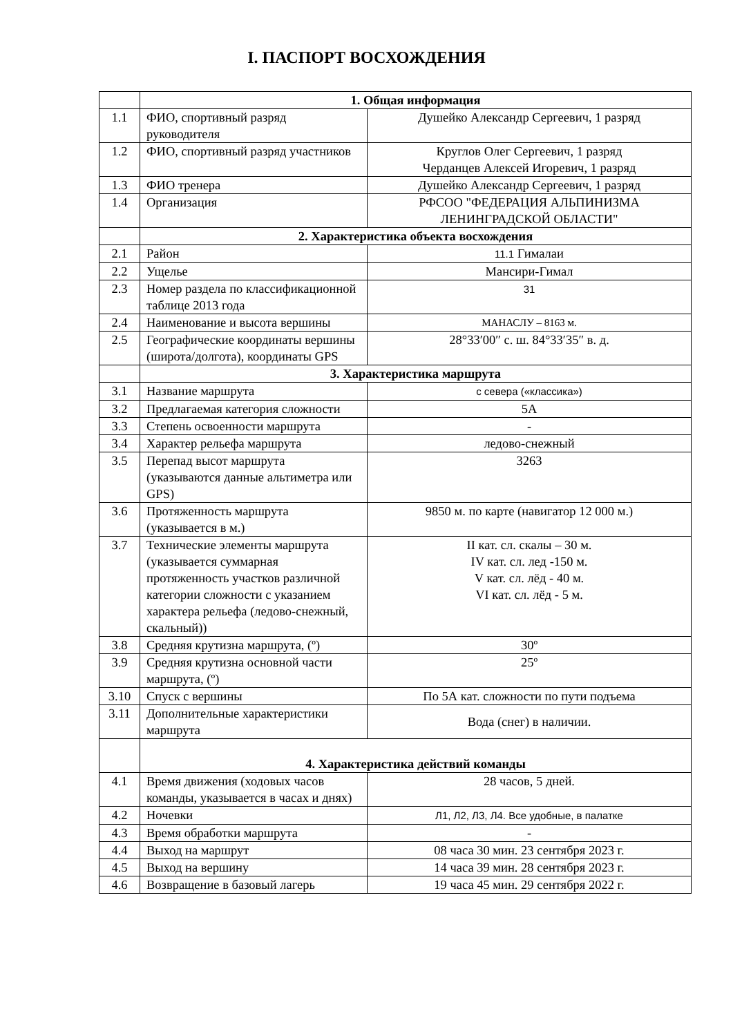I. ПАСПОРТ ВОСХОЖДЕНИЯ
| | 1. Общая информация | |
| 1.1 | ФИО, спортивный разряд руководителя | Душейко Александр Сергеевич, 1 разряд |
| 1.2 | ФИО, спортивный разряд участников | Круглов Олег Сергеевич, 1 разряд Черданцев Алексей Игоревич, 1 разряд |
| 1.3 | ФИО тренера | Душейко Александр Сергеевич, 1 разряд |
| 1.4 | Организация | РФСОО "ФЕДЕРАЦИЯ АЛЬПИНИЗМА ЛЕНИНГРАДСКОЙ ОБЛАСТИ" |
| | 2. Характеристика объекта восхождения | |
| 2.1 | Район | 11.1 Гималаи |
| 2.2 | Ущелье | Мансири-Гимал |
| 2.3 | Номер раздела по классификационной таблице 2013 года | 31 |
| 2.4 | Наименование и высота вершины | МАНАСЛУ – 8163 м. |
| 2.5 | Географические координаты вершины (широта/долгота), координаты GPS | 28°33′00″ с. ш. 84°33′35″ в. д. |
| | 3. Характеристика маршрута | |
| 3.1 | Название маршрута | с севера («классика») |
| 3.2 | Предлагаемая категория сложности | 5А |
| 3.3 | Степень освоенности маршрута | - |
| 3.4 | Характер рельефа маршрута | ледово-снежный |
| 3.5 | Перепад высот маршрута (указываются данные альтиметра или GPS) | 3263 |
| 3.6 | Протяженность маршрута (указывается в м.) | 9850 м. по карте (навигатор 12 000 м.) |
| 3.7 | Технические элементы маршрута (указывается суммарная протяженность участков различной категории сложности с указанием характера рельефа (ледово-снежный, скальный)) | II кат. сл. скалы – 30 м. IV кат. сл. лед -150 м. V кат. сл. лёд - 40 м. VI кат. сл. лёд - 5 м. |
| 3.8 | Средняя крутизна маршрута, (º) | 30º |
| 3.9 | Средняя крутизна основной части маршрута, (º) | 25º |
| 3.10 | Спуск с вершины | По 5А кат. сложности по пути подъема |
| 3.11 | Дополнительные характеристики маршрута | Вода (снег) в наличии. |
| | 4. Характеристика действий команды | |
| 4.1 | Время движения (ходовых часов команды, указывается в часах и днях) | 28 часов, 5 дней. |
| 4.2 | Ночевки | Л1, Л2, Л3, Л4. Все удобные, в палатке |
| 4.3 | Время обработки маршрута | - |
| 4.4 | Выход на маршрут | 08 часа 30 мин. 23 сентября 2023 г. |
| 4.5 | Выход на вершину | 14 часа 39 мин. 28 сентября 2023 г. |
| 4.6 | Возвращение в базовый лагерь | 19 часа 45 мин. 29 сентября 2022 г. |